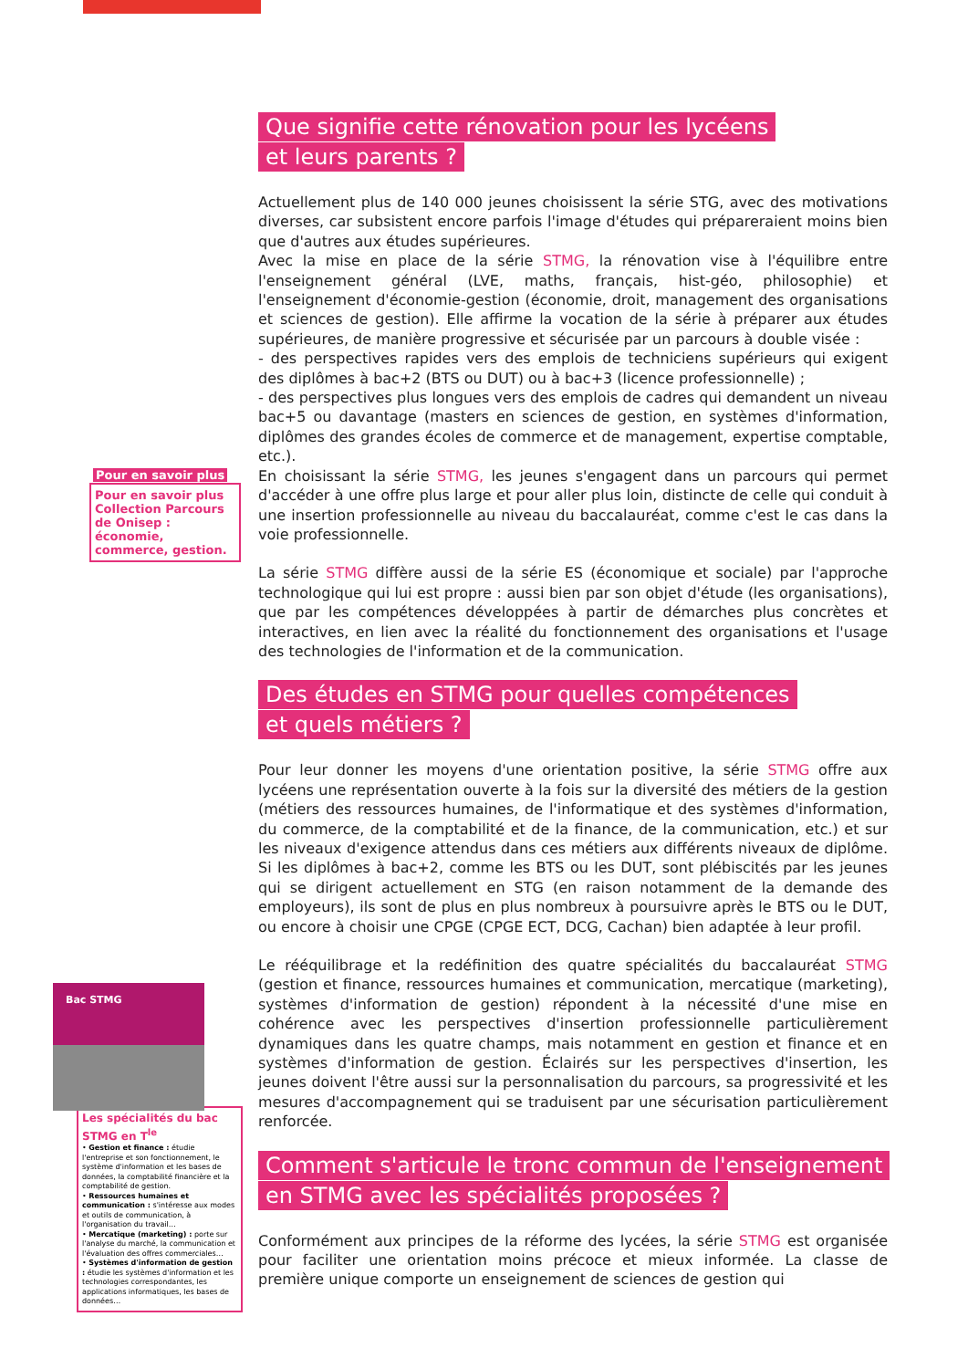Pour en savoir plus
Pour en savoir plus Collection Parcours de Onisep : économie, commerce, gestion.
Bac STMG
Les spécialités du bac STMG en T<sup>le</sup>
• Gestion et finance : étudie l'entreprise et son fonctionnement, le système d'information et les bases de données, la comptabilité financière et la comptabilité de gestion.
• Ressources humaines et communication : s'intéresse aux modes et outils de communication, à l'organisation du travail…
• Mercatique (marketing) : porte sur l'analyse du marché, la communication et l'évaluation des offres commerciales…
• Systèmes d'information de gestion : étudie les systèmes d'information et les technologies correspondantes, les applications informatiques, les bases de données…
Que signifie cette rénovation pour les lycéens
et leurs parents ?
Actuellement plus de 140 000 jeunes choisissent la série STG, avec des motivations diverses, car subsistent encore parfois l'image d'études qui prépareraient moins bien que d'autres aux études supérieures.
Avec la mise en place de la série STMG, la rénovation vise à l'équilibre entre l'enseignement général (LVE, maths, français, hist-géo, philosophie) et l'enseignement d'économie-gestion (économie, droit, management des organisations et sciences de gestion). Elle affirme la vocation de la série à préparer aux études supérieures, de manière progressive et sécurisée par un parcours à double visée :
- des perspectives rapides vers des emplois de techniciens supérieurs qui exigent des diplômes à bac+2 (BTS ou DUT) ou à bac+3 (licence professionnelle) ;
- des perspectives plus longues vers des emplois de cadres qui demandent un niveau bac+5 ou davantage (masters en sciences de gestion, en systèmes d'information, diplômes des grandes écoles de commerce et de management, expertise comptable, etc.).
En choisissant la série STMG, les jeunes s'engagent dans un parcours qui permet d'accéder à une offre plus large et pour aller plus loin, distincte de celle qui conduit à une insertion professionnelle au niveau du baccalauréat, comme c'est le cas dans la voie professionnelle.
La série STMG diffère aussi de la série ES (économique et sociale) par l'approche technologique qui lui est propre : aussi bien par son objet d'étude (les organisations), que par les compétences développées à partir de démarches plus concrètes et interactives, en lien avec la réalité du fonctionnement des organisations et l'usage des technologies de l'information et de la communication.
Des études en STMG pour quelles compétences
et quels métiers ?
Pour leur donner les moyens d'une orientation positive, la série STMG offre aux lycéens une représentation ouverte à la fois sur la diversité des métiers de la gestion (métiers des ressources humaines, de l'informatique et des systèmes d'information, du commerce, de la comptabilité et de la finance, de la communication, etc.) et sur les niveaux d'exigence attendus dans ces métiers aux différents niveaux de diplôme. Si les diplômes à bac+2, comme les BTS ou les DUT, sont plébiscités par les jeunes qui se dirigent actuellement en STG (en raison notamment de la demande des employeurs), ils sont de plus en plus nombreux à poursuivre après le BTS ou le DUT, ou encore à choisir une CPGE (CPGE ECT, DCG, Cachan) bien adaptée à leur profil.
Le rééquilibrage et la redéfinition des quatre spécialités du baccalauréat STMG (gestion et finance, ressources humaines et communication, mercatique (marketing), systèmes d'information de gestion) répondent à la nécessité d'une mise en cohérence avec les perspectives d'insertion professionnelle particulièrement dynamiques dans les quatre champs, mais notamment en gestion et finance et en systèmes d'information de gestion. Éclairés sur les perspectives d'insertion, les jeunes doivent l'être aussi sur la personnalisation du parcours, sa progressivité et les mesures d'accompagnement qui se traduisent par une sécurisation particulièrement renforcée.
Comment s'articule le tronc commun de l'enseignement
en STMG avec les spécialités proposées ?
Conformément aux principes de la réforme des lycées, la série STMG est organisée pour faciliter une orientation moins précoce et mieux informée. La classe de première unique comporte un enseignement de sciences de gestion qui